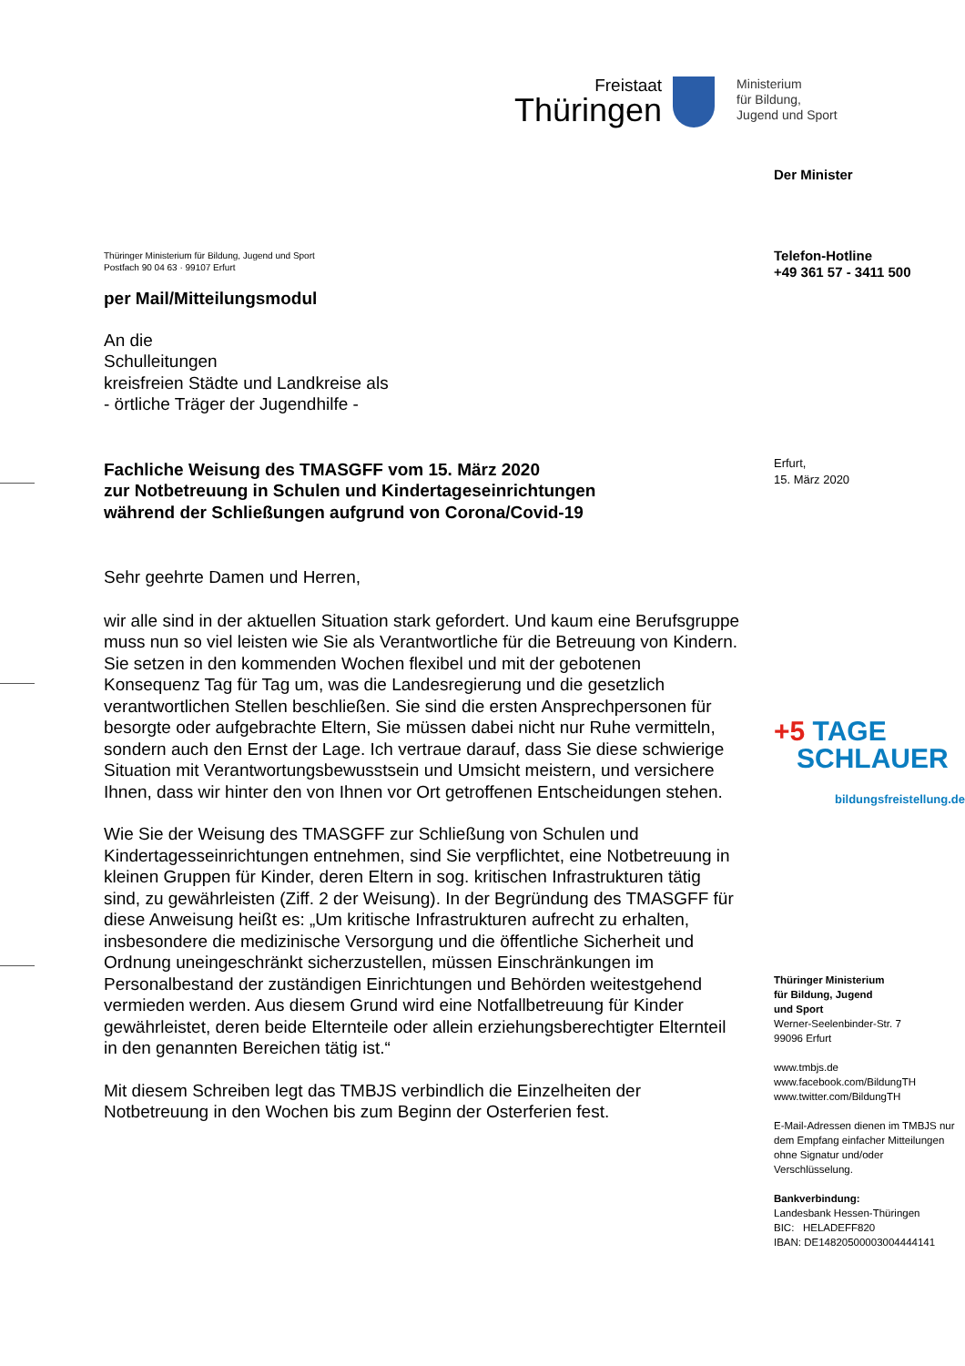Freistaat
Thüringen
Ministerium
für Bildung,
Jugend und Sport
Thüringer Ministerium für Bildung, Jugend und Sport
Postfach 90 04 63 · 99107 Erfurt
per Mail/Mitteilungsmodul
An die
Schulleitungen
kreisfreien Städte und Landkreise als
- örtliche Träger der Jugendhilfe -
Fachliche Weisung des TMASGFF vom 15. März 2020
zur Notbetreuung in Schulen und Kindertageseinrichtungen
während der Schließungen aufgrund von Corona/Covid-19
Sehr geehrte Damen und Herren,
wir alle sind in der aktuellen Situation stark gefordert. Und kaum eine Berufsgruppe muss nun so viel leisten wie Sie als Verantwortliche für die Betreuung von Kindern. Sie setzen in den kommenden Wochen flexibel und mit der gebotenen Konsequenz Tag für Tag um, was die Landesregierung und die gesetzlich verantwortlichen Stellen beschließen. Sie sind die ersten Ansprechpersonen für besorgte oder aufgebrachte Eltern, Sie müssen dabei nicht nur Ruhe vermitteln, sondern auch den Ernst der Lage. Ich vertraue darauf, dass Sie diese schwierige Situation mit Verantwortungsbewusstsein und Umsicht meistern, und versichere Ihnen, dass wir hinter den von Ihnen vor Ort getroffenen Entscheidungen stehen.
Wie Sie der Weisung des TMASGFF zur Schließung von Schulen und Kindertagesseinrichtungen entnehmen, sind Sie verpflichtet, eine Notbetreuung in kleinen Gruppen für Kinder, deren Eltern in sog. kritischen Infrastrukturen tätig sind, zu gewährleisten (Ziff. 2 der Weisung). In der Begründung des TMASGFF für diese Anweisung heißt es: „Um kritische Infrastrukturen aufrecht zu erhalten, insbesondere die medizinische Versorgung und die öffentliche Sicherheit und Ordnung uneingeschränkt sicherzustellen, müssen Einschränkungen im Personalbestand der zuständigen Einrichtungen und Behörden weitestgehend vermieden werden. Aus diesem Grund wird eine Notfallbetreuung für Kinder gewährleistet, deren beide Elternteile oder allein erziehungsberechtigter Elternteil in den genannten Bereichen tätig ist.“
Mit diesem Schreiben legt das TMBJS verbindlich die Einzelheiten der Notbetreuung in den Wochen bis zum Beginn der Osterferien fest.
Der Minister
Telefon-Hotline
+49 361 57 - 3411 500
Erfurt,
15. März 2020
+5 TAGE
SCHLAUER
bildungsfreistellung.de
Thüringer Ministerium
für Bildung, Jugend
und Sport
Werner-Seelenbinder-Str. 7
99096 Erfurt
www.tmbjs.de
www.facebook.com/BildungTH
www.twitter.com/BildungTH
E-Mail-Adressen dienen im TMBJS nur dem Empfang einfacher Mitteilungen ohne Signatur und/oder Verschlüsselung.
Bankverbindung:
Landesbank Hessen-Thüringen
BIC: HELADEFF820
IBAN: DE14820500003004444141